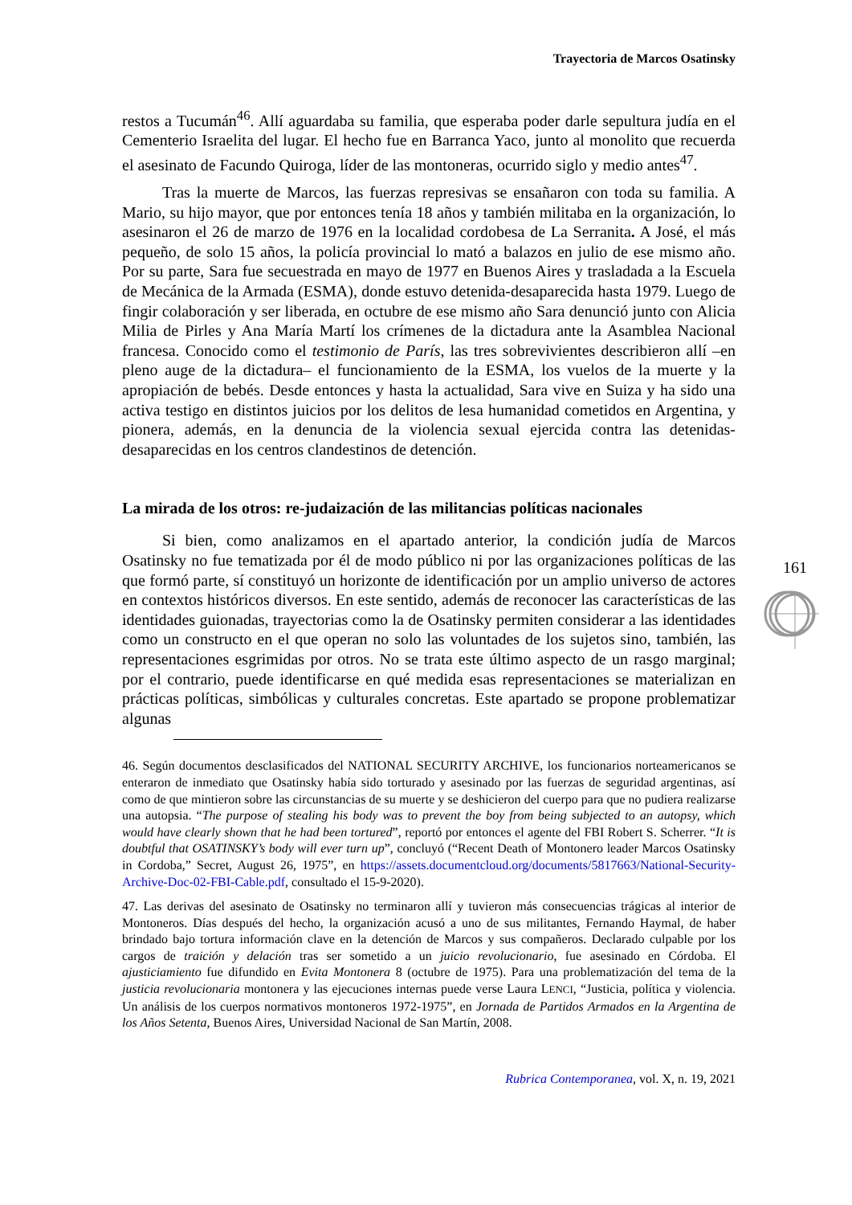Trayectoria de Marcos Osatinsky
restos a Tucumán<sup>46</sup>. Allí aguardaba su familia, que esperaba poder darle sepultura judía en el Cementerio Israelita del lugar. El hecho fue en Barranca Yaco, junto al monolito que recuerda el asesinato de Facundo Quiroga, líder de las montoneras, ocurrido siglo y medio antes<sup>47</sup>.
Tras la muerte de Marcos, las fuerzas represivas se ensañaron con toda su familia. A Mario, su hijo mayor, que por entonces tenía 18 años y también militaba en la organización, lo asesinaron el 26 de marzo de 1976 en la localidad cordobesa de La Serranita. A José, el más pequeño, de solo 15 años, la policía provincial lo mató a balazos en julio de ese mismo año. Por su parte, Sara fue secuestrada en mayo de 1977 en Buenos Aires y trasladada a la Escuela de Mecánica de la Armada (ESMA), donde estuvo detenida-desaparecida hasta 1979. Luego de fingir colaboración y ser liberada, en octubre de ese mismo año Sara denunció junto con Alicia Milia de Pirles y Ana María Martí los crímenes de la dictadura ante la Asamblea Nacional francesa. Conocido como el testimonio de París, las tres sobrevivientes describieron allí –en pleno auge de la dictadura– el funcionamiento de la ESMA, los vuelos de la muerte y la apropiación de bebés. Desde entonces y hasta la actualidad, Sara vive en Suiza y ha sido una activa testigo en distintos juicios por los delitos de lesa humanidad cometidos en Argentina, y pionera, además, en la denuncia de la violencia sexual ejercida contra las detenidas-desaparecidas en los centros clandestinos de detención.
La mirada de los otros: re-judaización de las militancias políticas nacionales
Si bien, como analizamos en el apartado anterior, la condición judía de Marcos Osatinsky no fue tematizada por él de modo público ni por las organizaciones políticas de las que formó parte, sí constituyó un horizonte de identificación por un amplio universo de actores en contextos históricos diversos. En este sentido, además de reconocer las características de las identidades guionadas, trayectorias como la de Osatinsky permiten considerar a las identidades como un constructo en el que operan no solo las voluntades de los sujetos sino, también, las representaciones esgrimidas por otros. No se trata este último aspecto de un rasgo marginal; por el contrario, puede identificarse en qué medida esas representaciones se materializan en prácticas políticas, simbólicas y culturales concretas. Este apartado se propone problematizar algunas
46. Según documentos desclasificados del NATIONAL SECURITY ARCHIVE, los funcionarios norteamericanos se enteraron de inmediato que Osatinsky había sido torturado y asesinado por las fuerzas de seguridad argentinas, así como de que mintieron sobre las circunstancias de su muerte y se deshicieron del cuerpo para que no pudiera realizarse una autopsia. “The purpose of stealing his body was to prevent the boy from being subjected to an autopsy, which would have clearly shown that he had been tortured”, reportó por entonces el agente del FBI Robert S. Scherrer. “It is doubtful that OSATINSKY’s body will ever turn up”, concluyó (“Recent Death of Montonero leader Marcos Osatinsky in Cordoba,” Secret, August 26, 1975”, en https://assets.documentcloud.org/documents/5817663/National-Security-Archive-Doc-02-FBI-Cable.pdf, consultado el 15-9-2020).
47. Las derivas del asesinato de Osatinsky no terminaron allí y tuvieron más consecuencias trágicas al interior de Montoneros. Días después del hecho, la organización acusó a uno de sus militantes, Fernando Haymal, de haber brindado bajo tortura información clave en la detención de Marcos y sus compañeros. Declarado culpable por los cargos de traición y delación tras ser sometido a un juicio revolucionario, fue asesinado en Córdoba. El ajusticiamiento fue difundido en Evita Montonera 8 (octubre de 1975). Para una problematización del tema de la justicia revolucionaria montonera y las ejecuciones internas puede verse Laura LENCI, “Justicia, política y violencia. Un análisis de los cuerpos normativos montoneros 1972-1975”, en Jornada de Partidos Armados en la Argentina de los Años Setenta, Buenos Aires, Universidad Nacional de San Martín, 2008.
Rubrica Contemporanea, vol. X, n. 19, 2021
161